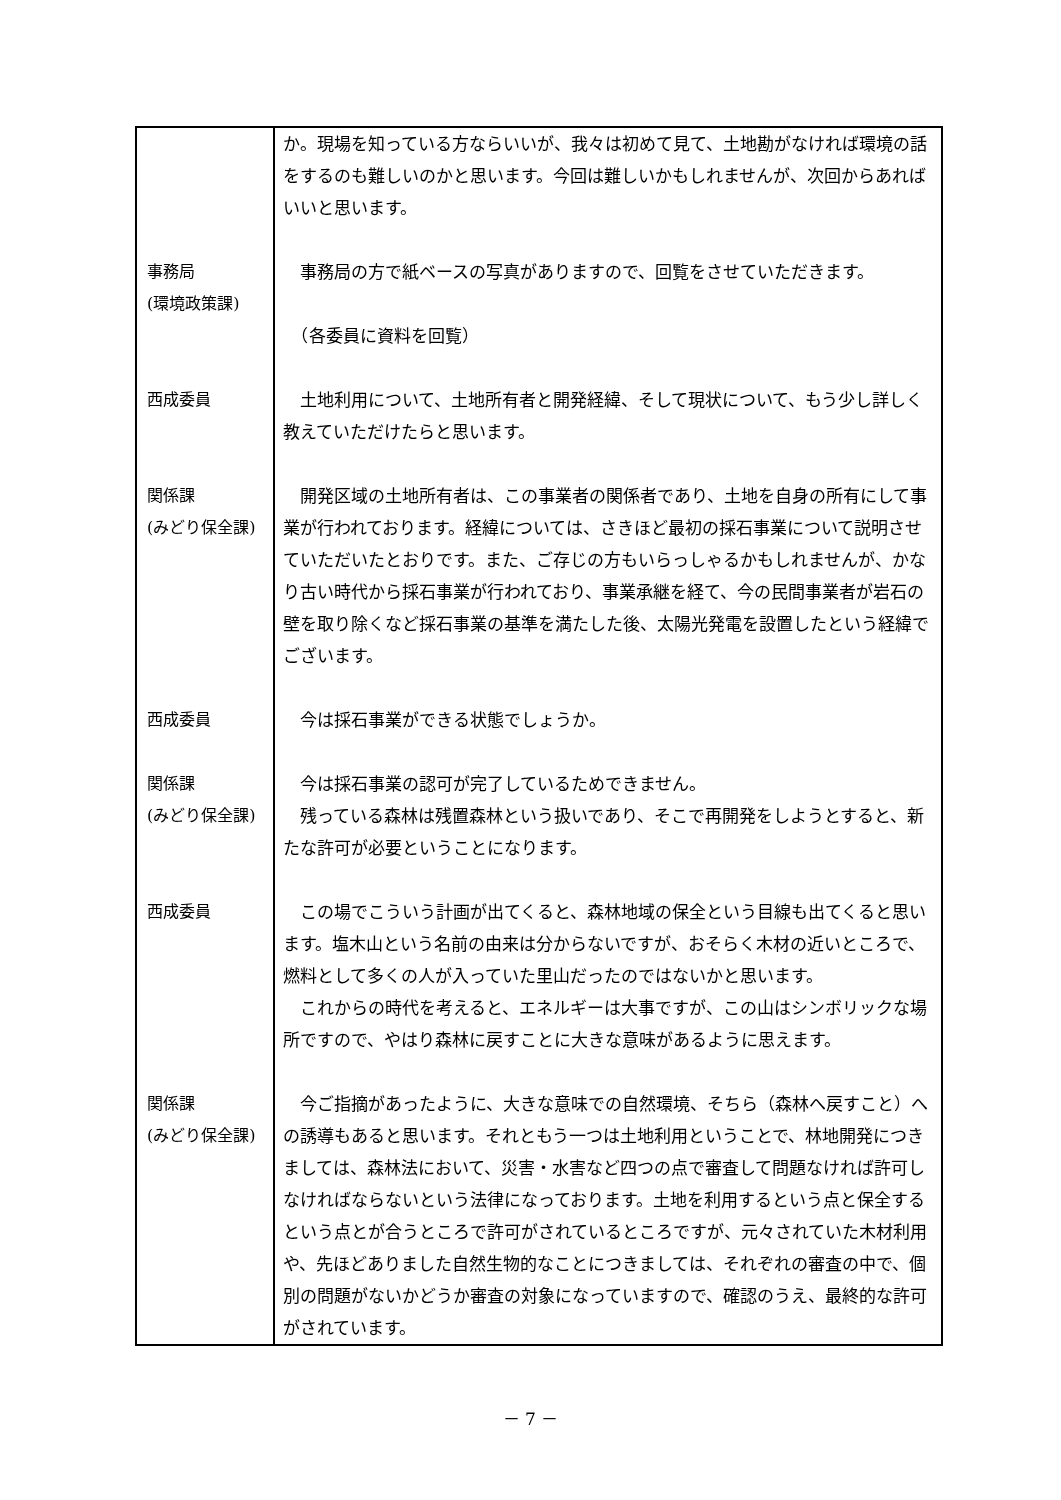| | か。現場を知っている方ならいいが、我々は初めて見て、土地勘がなければ環境の話をするのも難しいのかと思います。今回は難しいかもしれませんが、次回からあればいいと思います。 |
| 事務局 (環境政策課) | 事務局の方で紙ベースの写真がありますので、回覧をさせていただきます。 （各委員に資料を回覧） |
| 西成委員 | 土地利用について、土地所有者と開発経緯、そして現状について、もう少し詳しく教えていただけたらと思います。 |
| 関係課 (みどり保全課) | 開発区域の土地所有者は、この事業者の関係者であり、土地を自身の所有にして事業が行われております。経緯については、さきほど最初の採石事業について説明させていただいたとおりです。また、ご存じの方もいらっしゃるかもしれませんが、かなり古い時代から採石事業が行われており、事業承継を経て、今の民間事業者が岩石の壁を取り除くなど採石事業の基準を満たした後、太陽光発電を設置したという経緯でございます。 |
| 西成委員 | 今は採石事業ができる状態でしょうか。 |
| 関係課 (みどり保全課) | 今は採石事業の認可が完了しているためできません。 残っている森林は残置森林という扱いであり、そこで再開発をしようとすると、新たな許可が必要ということになります。 |
| 西成委員 | この場でこういう計画が出てくると、森林地域の保全という目線も出てくると思います。塩木山という名前の由来は分からないですが、おそらく木材の近いところで、燃料として多くの人が入っていた里山だったのではないかと思います。 これからの時代を考えると、エネルギーは大事ですが、この山はシンボリックな場所ですので、やはり森林に戻すことに大きな意味があるように思えます。 |
| 関係課 (みどり保全課) | 今ご指摘があったように、大きな意味での自然環境、そちら（森林へ戻すこと）への誘導もあると思います。それともう一つは土地利用ということで、林地開発につきましては、森林法において、災害・水害など四つの点で審査して問題なければ許可しなければならないという法律になっております。土地を利用するという点と保全するという点とが合うところで許可がされているところですが、元々されていた木材利用や、先ほどありました自然生物的なことにつきましては、それぞれの審査の中で、個別の問題がないかどうか審査の対象になっていますので、確認のうえ、最終的な許可がされています。 |
－ 7 －